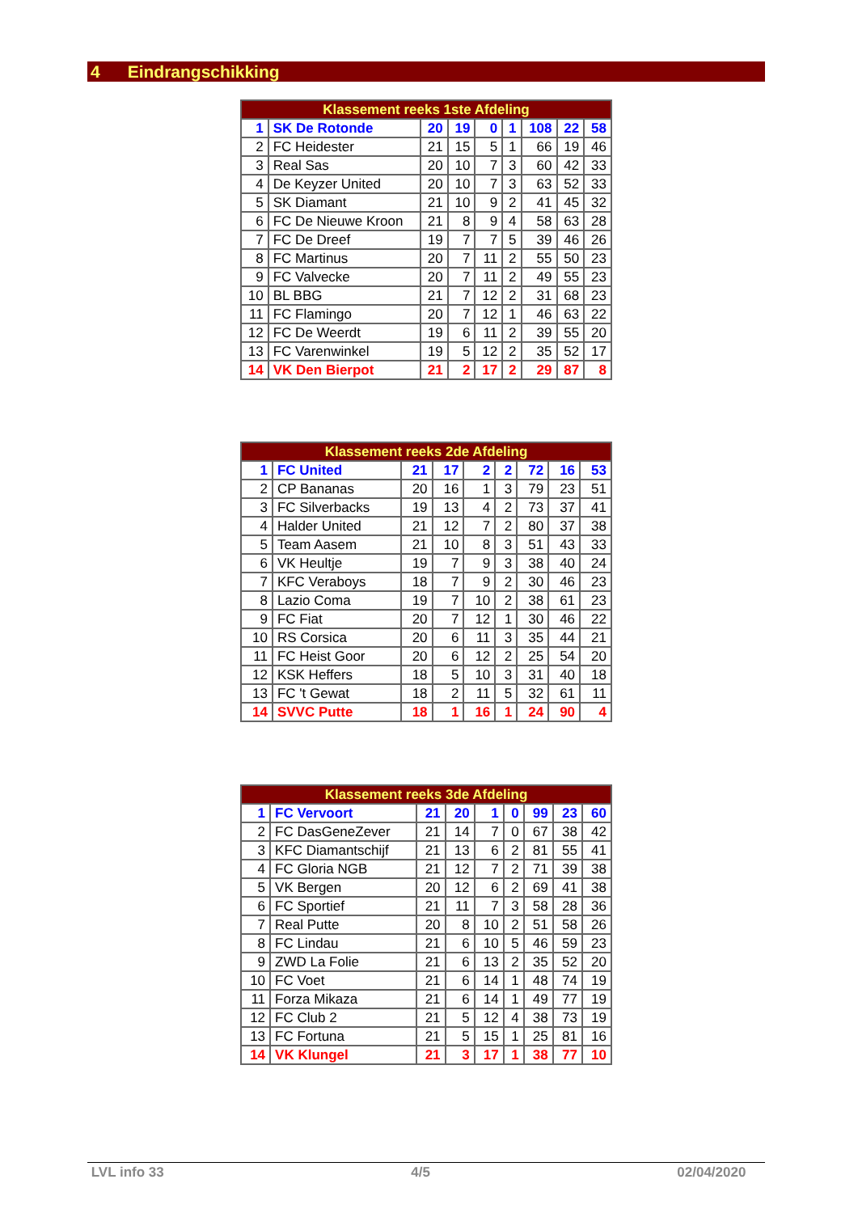4 Eindrangschikking
| Klassement reeks 1ste Afdeling | | | | | | | | |
| --- | --- | --- | --- | --- | --- | --- | --- | --- |
| 1 | SK De Rotonde | 20 | 19 | 0 | 1 | 108 | 22 | 58 |
| 2 | FC Heidester | 21 | 15 | 5 | 1 | 66 | 19 | 46 |
| 3 | Real Sas | 20 | 10 | 7 | 3 | 60 | 42 | 33 |
| 4 | De Keyzer United | 20 | 10 | 7 | 3 | 63 | 52 | 33 |
| 5 | SK Diamant | 21 | 10 | 9 | 2 | 41 | 45 | 32 |
| 6 | FC De Nieuwe Kroon | 21 | 8 | 9 | 4 | 58 | 63 | 28 |
| 7 | FC De Dreef | 19 | 7 | 7 | 5 | 39 | 46 | 26 |
| 8 | FC Martinus | 20 | 7 | 11 | 2 | 55 | 50 | 23 |
| 9 | FC Valvecke | 20 | 7 | 11 | 2 | 49 | 55 | 23 |
| 10 | BL BBG | 21 | 7 | 12 | 2 | 31 | 68 | 23 |
| 11 | FC Flamingo | 20 | 7 | 12 | 1 | 46 | 63 | 22 |
| 12 | FC De Weerdt | 19 | 6 | 11 | 2 | 39 | 55 | 20 |
| 13 | FC Varenwinkel | 19 | 5 | 12 | 2 | 35 | 52 | 17 |
| 14 | VK Den Bierpot | 21 | 2 | 17 | 2 | 29 | 87 | 8 |
| Klassement reeks 2de Afdeling | | | | | | | | |
| --- | --- | --- | --- | --- | --- | --- | --- | --- |
| 1 | FC United | 21 | 17 | 2 | 2 | 72 | 16 | 53 |
| 2 | CP Bananas | 20 | 16 | 1 | 3 | 79 | 23 | 51 |
| 3 | FC Silverbacks | 19 | 13 | 4 | 2 | 73 | 37 | 41 |
| 4 | Halder United | 21 | 12 | 7 | 2 | 80 | 37 | 38 |
| 5 | Team Aasem | 21 | 10 | 8 | 3 | 51 | 43 | 33 |
| 6 | VK Heultje | 19 | 7 | 9 | 3 | 38 | 40 | 24 |
| 7 | KFC Veraboys | 18 | 7 | 9 | 2 | 30 | 46 | 23 |
| 8 | Lazio Coma | 19 | 7 | 10 | 2 | 38 | 61 | 23 |
| 9 | FC Fiat | 20 | 7 | 12 | 1 | 30 | 46 | 22 |
| 10 | RS Corsica | 20 | 6 | 11 | 3 | 35 | 44 | 21 |
| 11 | FC Heist Goor | 20 | 6 | 12 | 2 | 25 | 54 | 20 |
| 12 | KSK Heffers | 18 | 5 | 10 | 3 | 31 | 40 | 18 |
| 13 | FC 't Gewat | 18 | 2 | 11 | 5 | 32 | 61 | 11 |
| 14 | SVVC Putte | 18 | 1 | 16 | 1 | 24 | 90 | 4 |
| Klassement reeks 3de Afdeling | | | | | | | | |
| --- | --- | --- | --- | --- | --- | --- | --- | --- |
| 1 | FC Vervoort | 21 | 20 | 1 | 0 | 99 | 23 | 60 |
| 2 | FC DasGeneZever | 21 | 14 | 7 | 0 | 67 | 38 | 42 |
| 3 | KFC Diamantschijf | 21 | 13 | 6 | 2 | 81 | 55 | 41 |
| 4 | FC Gloria NGB | 21 | 12 | 7 | 2 | 71 | 39 | 38 |
| 5 | VK Bergen | 20 | 12 | 6 | 2 | 69 | 41 | 38 |
| 6 | FC Sportief | 21 | 11 | 7 | 3 | 58 | 28 | 36 |
| 7 | Real Putte | 20 | 8 | 10 | 2 | 51 | 58 | 26 |
| 8 | FC Lindau | 21 | 6 | 10 | 5 | 46 | 59 | 23 |
| 9 | ZWD La Folie | 21 | 6 | 13 | 2 | 35 | 52 | 20 |
| 10 | FC Voet | 21 | 6 | 14 | 1 | 48 | 74 | 19 |
| 11 | Forza Mikaza | 21 | 6 | 14 | 1 | 49 | 77 | 19 |
| 12 | FC Club 2 | 21 | 5 | 12 | 4 | 38 | 73 | 19 |
| 13 | FC Fortuna | 21 | 5 | 15 | 1 | 25 | 81 | 16 |
| 14 | VK Klungel | 21 | 3 | 17 | 1 | 38 | 77 | 10 |
LVL info 33 4/5 02/04/2020